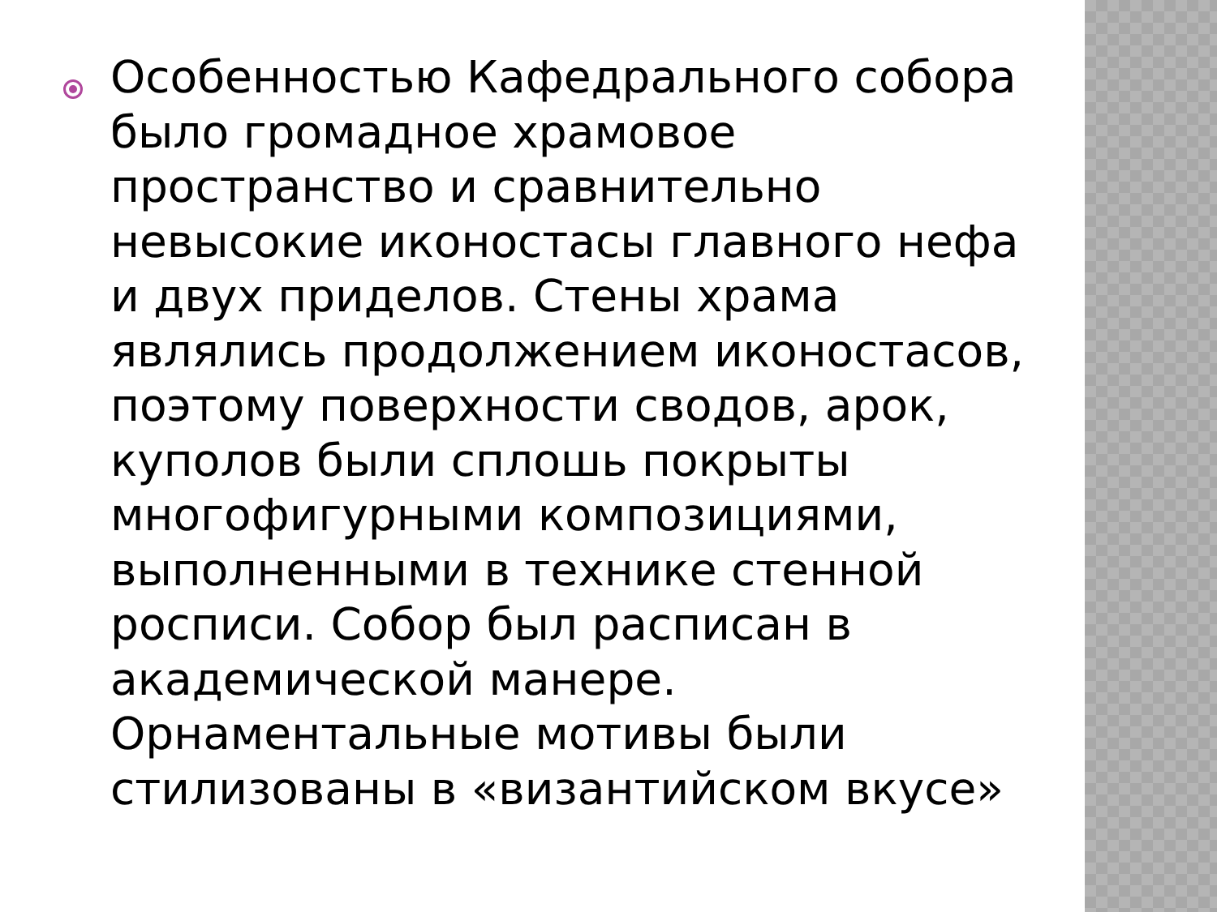Особенностью Кафедрального собора было громадное храмовое пространство и сравнительно невысокие иконостасы главного нефа и двух приделов. Стены храма являлись продолжением иконостасов, поэтому поверхности сводов, арок, куполов были сплошь покрыты многофигурными композициями, выполненными в технике стенной росписи. Собор был расписан в академической манере. Орнаментальные мотивы были стилизованы в «византийском вкусе»